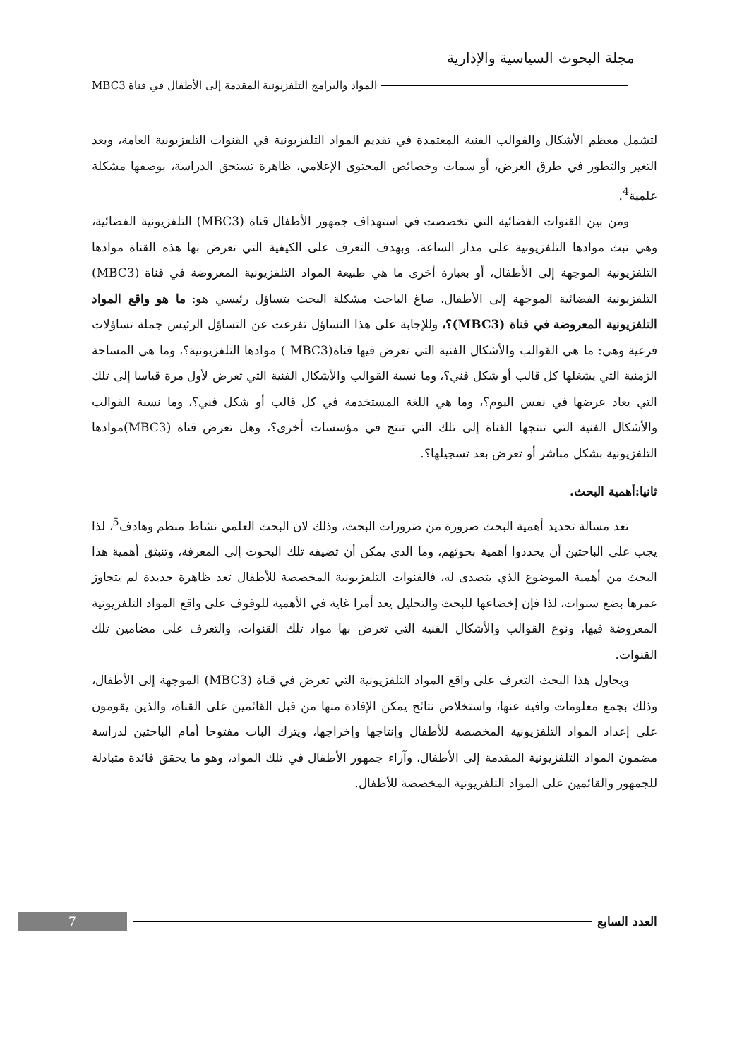مجلة البحوث السياسية والإدارية
المواد والبرامج التلفزيونية المقدمة إلى الأطفال في قناة MBC3
لتشمل معظم الأشكال والقوالب الفنية المعتمدة في تقديم المواد التلفزيونية في القنوات التلفزيونية العامة، ويعد التغير والتطور في طرق العرض، أو سمات وخصائص المحتوى الإعلامي، ظاهرة تستحق الدراسة، بوصفها مشكلة علمية<sup>4</sup>.
ومن بين القنوات الفضائية التي تخصصت في استهداف جمهور الأطفال قناة (MBC3) التلفزيونية الفضائية، وهي تبث موادها التلفزيونية على مدار الساعة، وبهدف التعرف على الكيفية التي تعرض بها هذه القناة موادها التلفزيونية الموجهة إلى الأطفال، أو بعبارة أخرى ما هي طبيعة المواد التلفزيونية المعروضة في قناة (MBC3) التلفزيونية الفضائية الموجهة إلى الأطفال، صاغ الباحث مشكلة البحث بتساؤل رئيسي هو: ما هو واقع المواد التلفزيونية المعروضة في قناة (MBC3)؟، وللإجابة على هذا التساؤل تفرعت عن التساؤل الرئيس جملة تساؤلات فرعية وهي: ما هي القوالب والأشكال الفنية التي تعرض فيها قناة(MBC3 ) موادها التلفزيونية؟، وما هي المساحة الزمنية التي يشغلها كل قالب أو شكل فني؟، وما نسبة القوالب والأشكال الفنية التي تعرض لأول مرة قياسا إلى تلك التي يعاد عرضها في نفس اليوم؟، وما هي اللغة المستخدمة في كل قالب أو شكل فني؟، وما نسبة القوالب والأشكال الفنية التي تنتجها القناة إلى تلك التي تنتج في مؤسسات أخرى؟، وهل تعرض قناة (MBC3)موادها التلفزيونية بشكل مباشر أو تعرض بعد تسجيلها؟.
ثانيا:أهمية البحث.
تعد مسالة تحديد أهمية البحث ضرورة من ضرورات البحث، وذلك لان البحث العلمي نشاط منظم وهادف<sup>5</sup>، لذا يجب على الباحثين أن يحددوا أهمية بحوثهم، وما الذي يمكن أن تضيفه تلك البحوث إلى المعرفة، وتنبثق أهمية هذا البحث من أهمية الموضوع الذي يتصدى له، فالقنوات التلفزيونية المخصصة للأطفال تعد ظاهرة جديدة لم يتجاوز عمرها بضع سنوات، لذا فإن إخضاعها للبحث والتحليل يعد أمرا غاية في الأهمية للوقوف على واقع المواد التلفزيونية المعروضة فيها، ونوع القوالب والأشكال الفنية التي تعرض بها مواد تلك القنوات، والتعرف على مضامين تلك القنوات.
ويحاول هذا البحث التعرف على واقع المواد التلفزيونية التي تعرض في قناة (MBC3) الموجهة إلى الأطفال، وذلك بجمع معلومات وافية عنها، واستخلاص نتائج يمكن الإفادة منها من قبل القائمين على القناة، والذين يقومون على إعداد المواد التلفزيونية المخصصة للأطفال وإنتاجها وإخراجها، ويترك الباب مفتوحا أمام الباحثين لدراسة مضمون المواد التلفزيونية المقدمة إلى الأطفال، وآراء جمهور الأطفال في تلك المواد، وهو ما يحقق فائدة متبادلة للجمهور والقائمين على المواد التلفزيونية المخصصة للأطفال.
العدد السابع 7